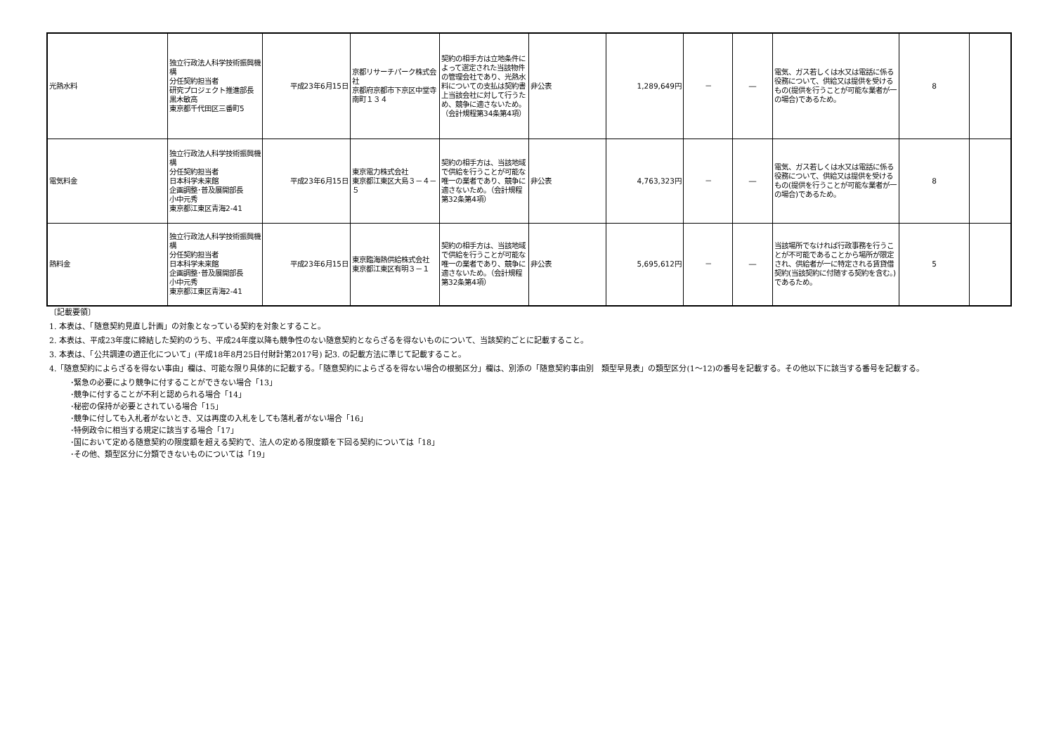| 光熱水料 | 独立行政法人科学技術振興機構 分任契約担当者 研究プロジェクト推進部長 黒木敏高 東京都千代田区三番町5 | 平成23年6月15日 | 京都リサーチパーク株式会社 京都府京都市下京区中堂寺南町１３４ | 契約の相手方は立地条件によって選定された当該物件の管理会社であり、光熱水料についての支払は契約書上当該会社に対して行うため、競争に適さないため。（会計規程第34条第4項） | 非公表 | 1,289,649円 | － | ― | 電気、ガス若しくは水又は電話に係る役務について、供給又は提供を受けるもの(提供を行うことが可能な業者が一の場合)であるため。 | 8 | |
| 電気料金 | 独立行政法人科学技術振興機構 分任契約担当者 日本科学未来館 企画調整･普及展開部長 小中元秀 東京都江東区青海2-41 | 平成23年6月15日 | 東京電力株式会社 東京都江東区大島３－４－５ | 契約の相手方は、当該地域で供給を行うことが可能な唯一の業者であり、競争に適さないため。（会計規程第32条第4項） | 非公表 | 4,763,323円 | － | ― | 電気、ガス若しくは水又は電話に係る役務について、供給又は提供を受けるもの(提供を行うことが可能な業者が一の場合)であるため。 | 8 | |
| 熱料金 | 独立行政法人科学技術振興機構 分任契約担当者 日本科学未来館 企画調整･普及展開部長 小中元秀 東京都江東区青海2-41 | 平成23年6月15日 | 東京臨海熱供給株式会社 東京都江東区有明３－１ | 契約の相手方は、当該地域で供給を行うことが可能な唯一の業者であり、競争に適さないため。（会計規程第32条第4項） | 非公表 | 5,695,612円 | － | ― | 当該場所でなければ行政事務を行うことが不可能であることから場所が限定され、供給者が一に特定される賃貸借契約(当該契約に付随する契約を含む。)であるため。 | 5 | |
〔記載要領〕
1. 本表は、「随意契約見直し計画」の対象となっている契約を対象とすること。
2. 本表は、平成23年度に締結した契約のうち、平成24年度以降も競争性のない随意契約とならざるを得ないものについて、当該契約ごとに記載すること。
3. 本表は、「公共調達の適正化について」(平成18年8月25日付財計第2017号) 記3. の記載方法に準じて記載すること。
4.「随意契約によらざるを得ない事由」欄は、可能な限り具体的に記載する。「随意契約によらざるを得ない場合の根拠区分」欄は、別添の「随意契約事由別　類型早見表」の類型区分(1～12)の番号を記載する。その他以下に該当する番号を記載する。
･緊急の必要により競争に付することができない場合「13」
･競争に付することが不利と認められる場合「14」
･秘密の保持が必要とされている場合「15」
･競争に付しても入札者がないとき、又は再度の入札をしても落札者がない場合「16」
･特例政令に相当する規定に該当する場合「17」
･国において定める随意契約の限度額を超える契約で、法人の定める限度額を下回る契約については「18」
･その他、類型区分に分類できないものについては「19」